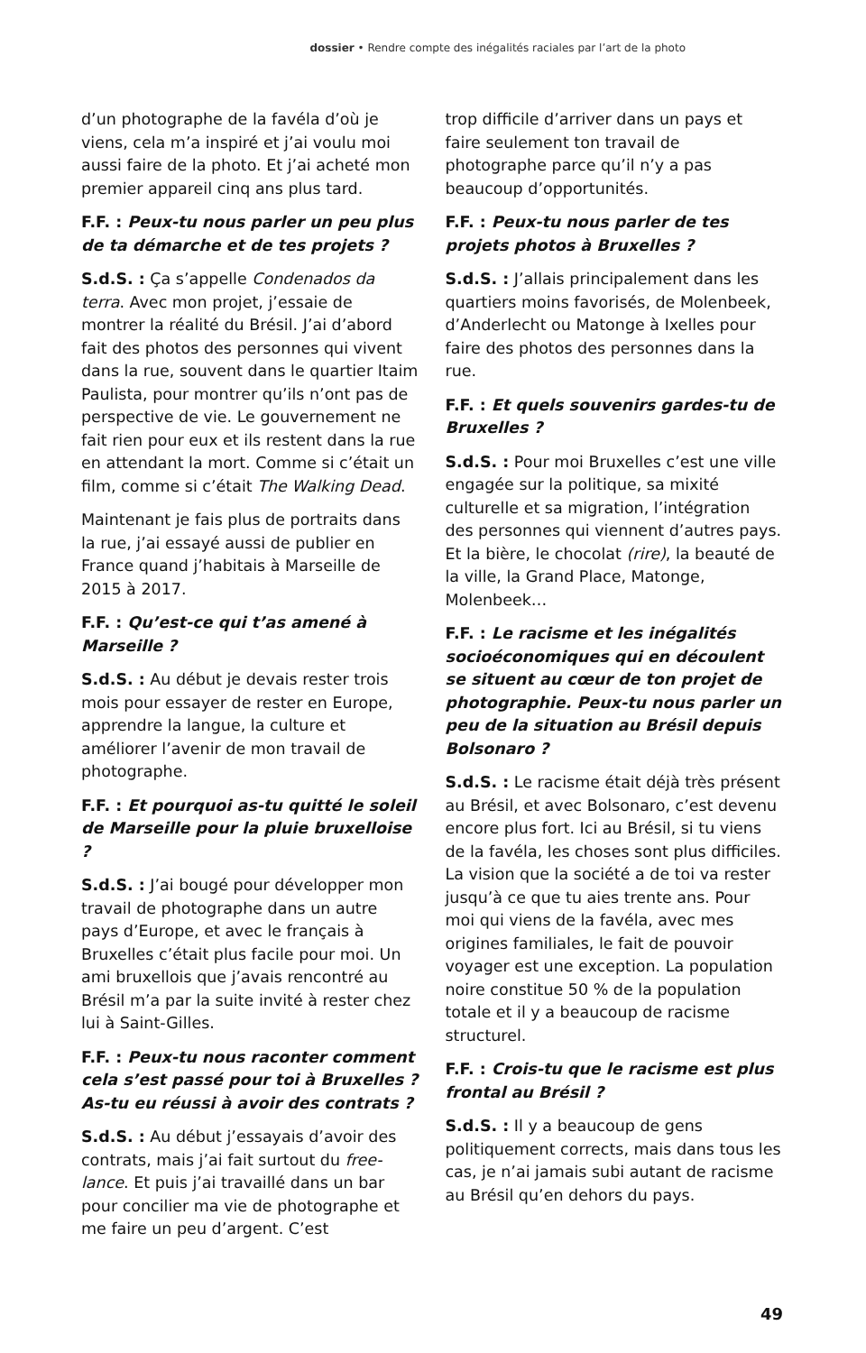dossier • Rendre compte des inégalités raciales par l’art de la photo
d’un photographe de la favéla d’où je viens, cela m’a inspiré et j’ai voulu moi aussi faire de la photo. Et j’ai acheté mon premier appareil cinq ans plus tard.
F.F. : Peux-tu nous parler un peu plus de ta démarche et de tes projets ?
S.d.S. : Ça s’appelle Condenados da terra. Avec mon projet, j’essaie de montrer la réalité du Brésil. J’ai d’abord fait des photos des personnes qui vivent dans la rue, souvent dans le quartier Itaim Paulista, pour montrer qu’ils n’ont pas de perspective de vie. Le gouvernement ne fait rien pour eux et ils restent dans la rue en attendant la mort. Comme si c’était un film, comme si c’était The Walking Dead.
Maintenant je fais plus de portraits dans la rue, j’ai essayé aussi de publier en France quand j’habitais à Marseille de 2015 à 2017.
F.F. : Qu’est-ce qui t’as amené à Marseille ?
S.d.S. : Au début je devais rester trois mois pour essayer de rester en Europe, apprendre la langue, la culture et améliorer l’avenir de mon travail de photographe.
F.F. : Et pourquoi as-tu quitté le soleil de Marseille pour la pluie bruxelloise ?
S.d.S. : J’ai bougé pour développer mon travail de photographe dans un autre pays d’Europe, et avec le français à Bruxelles c’était plus facile pour moi. Un ami bruxellois que j’avais rencontré au Brésil m’a par la suite invité à rester chez lui à Saint-Gilles.
F.F. : Peux-tu nous raconter comment cela s’est passé pour toi à Bruxelles ? As-tu eu réussi à avoir des contrats ?
S.d.S. : Au début j’essayais d’avoir des contrats, mais j’ai fait surtout du free-lance. Et puis j’ai travaillé dans un bar pour concilier ma vie de photographe et me faire un peu d’argent. C’est
trop difficile d’arriver dans un pays et faire seulement ton travail de photographe parce qu’il n’y a pas beaucoup d’opportunités.
F.F. : Peux-tu nous parler de tes projets photos à Bruxelles ?
S.d.S. : J’allais principalement dans les quartiers moins favorisés, de Molenbeek, d’Anderlecht ou Matonge à Ixelles pour faire des photos des personnes dans la rue.
F.F. : Et quels souvenirs gardes-tu de Bruxelles ?
S.d.S. : Pour moi Bruxelles c’est une ville engagée sur la politique, sa mixité culturelle et sa migration, l’intégration des personnes qui viennent d’autres pays. Et la bière, le chocolat (rire), la beauté de la ville, la Grand Place, Matonge, Molenbeek…
F.F. : Le racisme et les inégalités socioéconomiques qui en découlent se situent au cœur de ton projet de photographie. Peux-tu nous parler un peu de la situation au Brésil depuis Bolsonaro ?
S.d.S. : Le racisme était déjà très présent au Brésil, et avec Bolsonaro, c’est devenu encore plus fort. Ici au Brésil, si tu viens de la favéla, les choses sont plus difficiles. La vision que la société a de toi va rester jusqu’à ce que tu aies trente ans. Pour moi qui viens de la favéla, avec mes origines familiales, le fait de pouvoir voyager est une exception. La population noire constitue 50 % de la population totale et il y a beaucoup de racisme structurel.
F.F. : Crois-tu que le racisme est plus frontal au Brésil ?
S.d.S. : Il y a beaucoup de gens politiquement corrects, mais dans tous les cas, je n’ai jamais subi autant de racisme au Brésil qu’en dehors du pays.
49